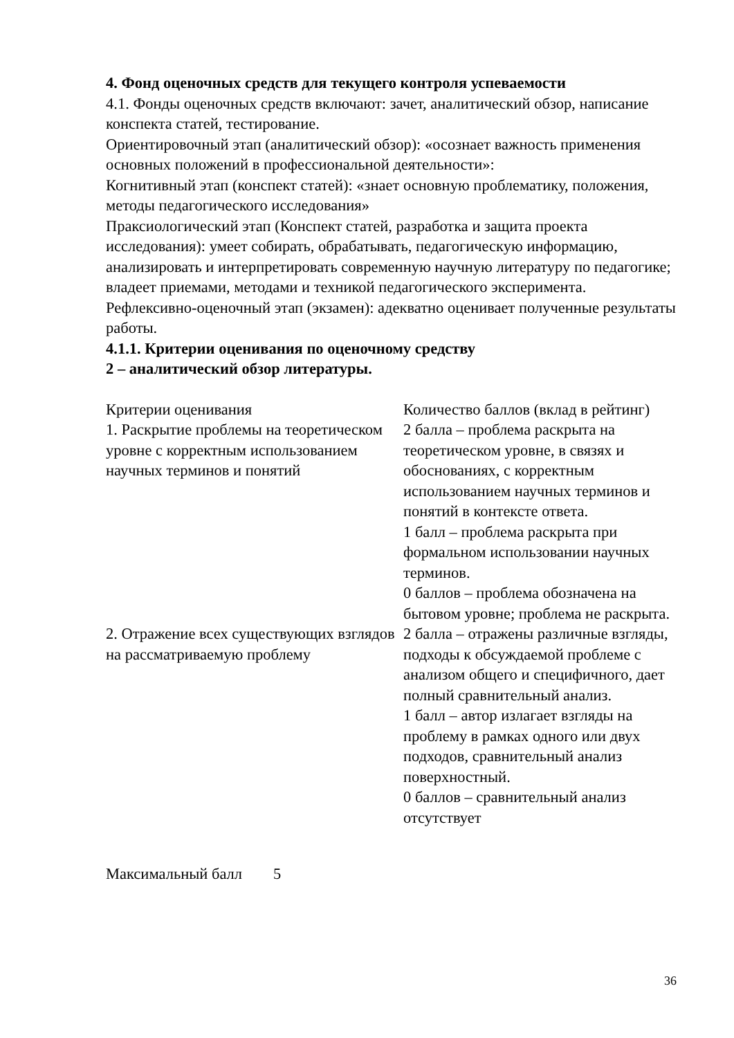4. Фонд оценочных средств для текущего контроля успеваемости
4.1. Фонды оценочных средств включают: зачет, аналитический обзор, написание конспекта статей, тестирование.
Ориентировочный этап (аналитический обзор): «осознает важность применения основных положений в профессиональной деятельности»:
Когнитивный этап (конспект статей): «знает основную проблематику, положения, методы педагогического исследования»
Праксиологический этап (Конспект статей, разработка и защита проекта исследования): умеет собирать, обрабатывать, педагогическую информацию, анализировать и интерпретировать современную научную литературу по педагогике; владеет приемами, методами и техникой педагогического эксперимента.
Рефлексивно-оценочный этап (экзамен): адекватно оценивает полученные результаты работы.
4.1.1. Критерии оценивания по оценочному средству
2 – аналитический обзор литературы.
| Критерии оценивания | Количество баллов (вклад в рейтинг) |
| 1. Раскрытие проблемы на теоретическом уровне с корректным использованием научных терминов и понятий | 2 балла – проблема раскрыта на теоретическом уровне, в связях и обоснованиях, с корректным использованием научных терминов и понятий в контексте ответа. 1 балл – проблема раскрыта при формальном использовании научных терминов. 0 баллов – проблема обозначена на бытовом уровне; проблема не раскрыта. |
| 2. Отражение всех существующих взглядов на рассматриваемую проблему | 2 балла – отражены различные взгляды, подходы к обсуждаемой проблеме с анализом общего и специфичного, дает полный сравнительный анализ. 1 балл – автор излагает взгляды на проблему в рамках одного или двух подходов, сравнительный анализ поверхностный. 0 баллов – сравнительный анализ отсутствует |
Максимальный балл 5
36